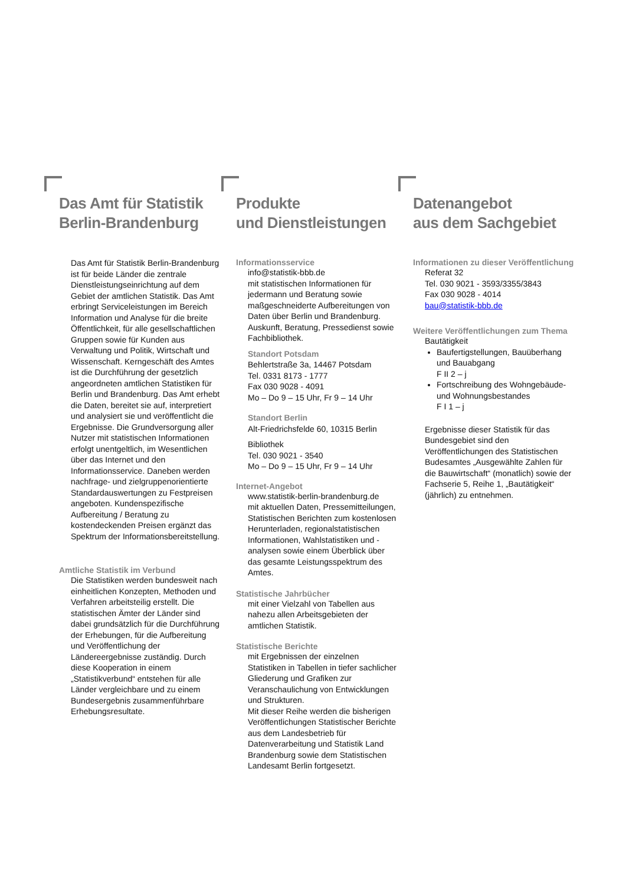Das Amt für Statistik
Berlin-Brandenburg
Das Amt für Statistik Berlin-Brandenburg ist für beide Länder die zentrale Dienstleistungseinrichtung auf dem Gebiet der amtlichen Statistik. Das Amt erbringt Serviceleistungen im Bereich Information und Analyse für die breite Öffentlichkeit, für alle gesellschaftlichen Gruppen sowie für Kunden aus Verwaltung und Politik, Wirtschaft und Wissenschaft. Kerngeschäft des Amtes ist die Durchführung der gesetzlich angeordneten amtlichen Statistiken für Berlin und Brandenburg. Das Amt erhebt die Daten, bereitet sie auf, interpretiert und analysiert sie und veröffentlicht die Ergebnisse. Die Grundversorgung aller Nutzer mit statistischen Informationen erfolgt unentgeltlich, im Wesentlichen über das Internet und den Informationsservice. Daneben werden nachfrage- und zielgruppenorientierte Standardauswertungen zu Festpreisen angeboten. Kundenspezifische Aufbereitung / Beratung zu kostendeckenden Preisen ergänzt das Spektrum der Informationsbereitstellung.
Amtliche Statistik im Verbund
Die Statistiken werden bundesweit nach einheitlichen Konzepten, Methoden und Verfahren arbeitsteilig erstellt. Die statistischen Ämter der Länder sind dabei grundsätzlich für die Durchführung der Erhebungen, für die Aufbereitung und Veröffentlichung der Ländereergebnisse zuständig. Durch diese Kooperation in einem „Statistikverbund“ entstehen für alle Länder vergleichbare und zu einem Bundesergebnis zusammenführbare Erhebungsresultate.
Produkte
und Dienstleistungen
Informationsservice
info@statistik-bbb.de
mit statistischen Informationen für jedermann und Beratung sowie maßgeschneiderte Aufbereitungen von Daten über Berlin und Brandenburg.
Auskunft, Beratung, Pressedienst sowie Fachbibliothek.
Standort Potsdam
Behlertstraße 3a, 14467 Potsdam
Tel. 0331 8173 - 1777
Fax 030 9028 - 4091
Mo – Do 9 – 15 Uhr, Fr 9 – 14 Uhr
Standort Berlin
Alt-Friedrichsfelde 60, 10315 Berlin
Bibliothek
Tel. 030 9021 - 3540
Mo – Do 9 – 15 Uhr, Fr 9 – 14 Uhr
Internet-Angebot
www.statistik-berlin-brandenburg.de
mit aktuellen Daten, Pressemitteilungen, Statistischen Berichten zum kostenlosen Herunterladen, regionalstatistischen Informationen, Wahlstatistiken und -analysen sowie einem Überblick über das gesamte Leistungsspektrum des Amtes.
Statistische Jahrbücher
mit einer Vielzahl von Tabellen aus nahezu allen Arbeitsgebieten der amtlichen Statistik.
Statistische Berichte
mit Ergebnissen der einzelnen Statistiken in Tabellen in tiefer sachlicher Gliederung und Grafiken zur Veranschaulichung von Entwicklungen und Strukturen.
Mit dieser Reihe werden die bisherigen Veröffentlichungen Statistischer Berichte aus dem Landesbetrieb für Datenverarbeitung und Statistik Land Brandenburg sowie dem Statistischen Landesamt Berlin fortgesetzt.
Datenangebot
aus dem Sachgebiet
Informationen zu dieser Veröffentlichung
Referat 32
Tel. 030 9021 - 3593/3355/3843
Fax 030 9028 - 4014
bau@statistik-bbb.de
Weitere Veröffentlichungen zum Thema
Bautätigkeit
Baufertigstellungen, Bauüberhang und Bauabgang
F II 2 – j
Fortschreibung des Wohngebäude- und Wohnungsbestandes
F I 1 – j
Ergebnisse dieser Statistik für das Bundesgebiet sind den Veröffentlichungen des Statistischen Budesamtes „Ausgewählte Zahlen für die Bauwirtschaft“ (monatlich) sowie der Fachserie 5, Reihe 1, „Bautätigkeit“ (jährlich) zu entnehmen.